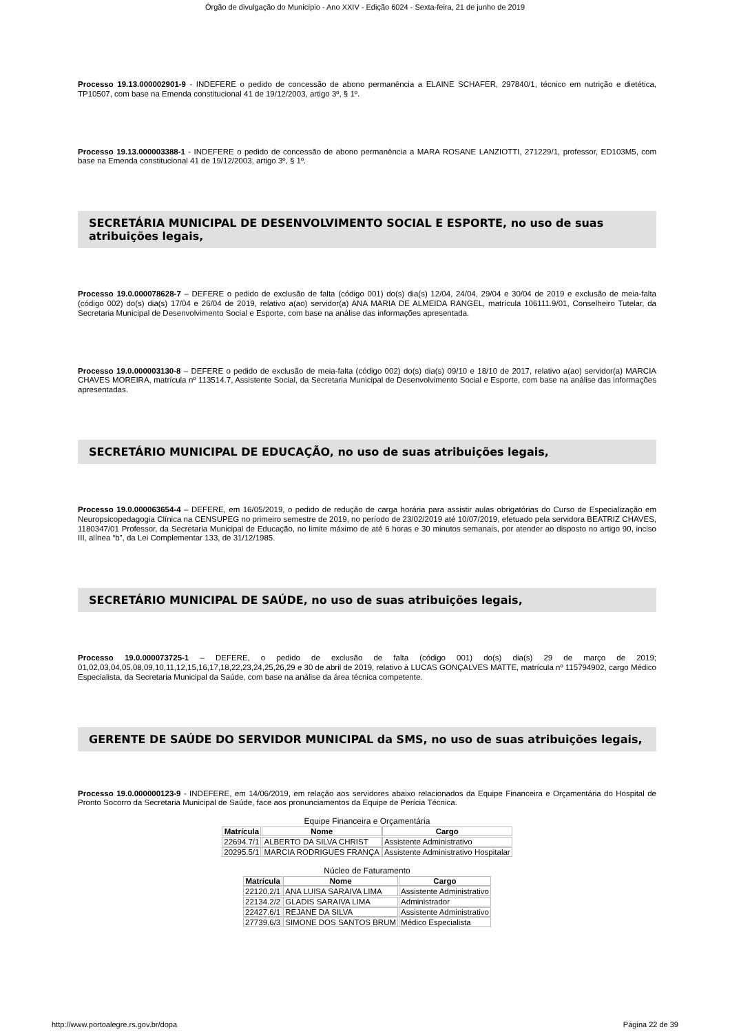Órgão de divulgação do Município - Ano XXIV - Edição 6024 - Sexta-feira, 21 de junho de 2019
Processo 19.13.000002901-9 - INDEFERE o pedido de concessão de abono permanência a ELAINE SCHAFER, 297840/1, técnico em nutrição e dietética, TP10507, com base na Emenda constitucional 41 de 19/12/2003, artigo 3º, § 1º.
Processo 19.13.000003388-1 - INDEFERE o pedido de concessão de abono permanência a MARA ROSANE LANZIOTTI, 271229/1, professor, ED103M5, com base na Emenda constitucional 41 de 19/12/2003, artigo 3º, § 1º.
SECRETÁRIA MUNICIPAL DE DESENVOLVIMENTO SOCIAL E ESPORTE, no uso de suas atribuições legais,
Processo 19.0.000078628-7 – DEFERE o pedido de exclusão de falta (código 001) do(s) dia(s) 12/04, 24/04, 29/04 e 30/04 de 2019 e exclusão de meia-falta (código 002) do(s) dia(s) 17/04 e 26/04 de 2019, relativo a(ao) servidor(a) ANA MARIA DE ALMEIDA RANGEL, matrícula 106111.9/01, Conselheiro Tutelar, da Secretaria Municipal de Desenvolvimento Social e Esporte, com base na análise das informações apresentada.
Processo 19.0.000003130-8 – DEFERE o pedido de exclusão de meia-falta (código 002) do(s) dia(s) 09/10 e 18/10 de 2017, relativo a(ao) servidor(a) MARCIA CHAVES MOREIRA, matrícula nº 113514.7, Assistente Social, da Secretaria Municipal de Desenvolvimento Social e Esporte, com base na análise das informações apresentadas.
SECRETÁRIO MUNICIPAL DE EDUCAÇÃO, no uso de suas atribuições legais,
Processo 19.0.000063654-4 – DEFERE, em 16/05/2019, o pedido de redução de carga horária para assistir aulas obrigatórias do Curso de Especialização em Neuropsicopedagogia Clínica na CENSUPEG no primeiro semestre de 2019, no período de 23/02/2019 até 10/07/2019, efetuado pela servidora BEATRIZ CHAVES, 1180347/01 Professor, da Secretaria Municipal de Educação, no limite máximo de até 6 horas e 30 minutos semanais, por atender ao disposto no artigo 90, inciso III, alínea “b”, da Lei Complementar 133, de 31/12/1985.
SECRETÁRIO MUNICIPAL DE SAÚDE, no uso de suas atribuições legais,
Processo 19.0.000073725-1 – DEFERE, o pedido de exclusão de falta (código 001) do(s) dia(s) 29 de março de 2019; 01,02,03,04,05,08,09,10,11,12,15,16,17,18,22,23,24,25,26,29 e 30 de abril de 2019, relativo à LUCAS GONÇALVES MATTE, matrícula nº 115794902, cargo Médico Especialista, da Secretaria Municipal da Saúde, com base na análise da área técnica competente.
GERENTE DE SAÚDE DO SERVIDOR MUNICIPAL da SMS, no uso de suas atribuições legais,
Processo 19.0.000000123-9 - INDEFERE, em 14/06/2019, em relação aos servidores abaixo relacionados da Equipe Financeira e Orçamentária do Hospital de Pronto Socorro da Secretaria Municipal de Saúde, face aos pronunciamentos da Equipe de Perícia Técnica.
Equipe Financeira e Orçamentária
| Matrícula | Nome | Cargo |
| --- | --- | --- |
| 22694.7/1 | ALBERTO DA SILVA CHRIST | Assistente Administrativo |
| 20295.5/1 | MARCIA RODRIGUES FRANÇA | Assistente Administrativo Hospitalar |
Núcleo de Faturamento
| Matrícula | Nome | Cargo |
| --- | --- | --- |
| 22120.2/1 | ANA LUISA SARAIVA LIMA | Assistente Administrativo |
| 22134.2/2 | GLADIS SARAIVA LIMA | Administrador |
| 22427.6/1 | REJANE DA SILVA | Assistente Administrativo |
| 27739.6/3 | SIMONE DOS SANTOS BRUM | Médico Especialista |
http://www.portoalegre.rs.gov.br/dopa Página 22 de 39